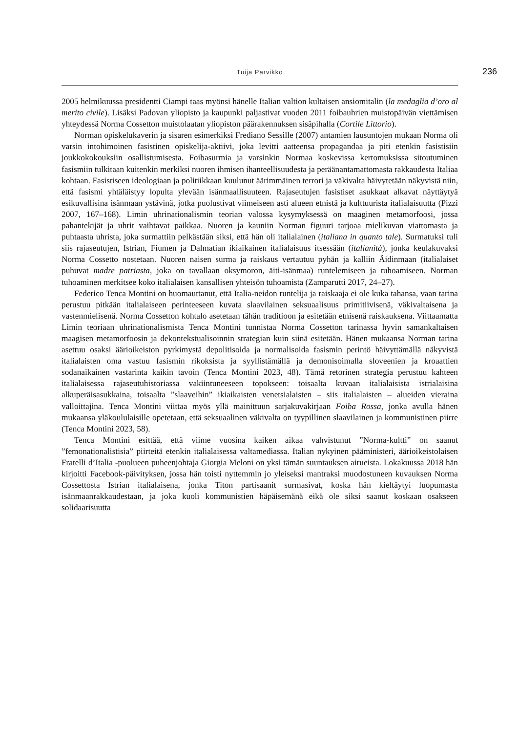Tuija Parvikko
236
2005 helmikuussa presidentti Ciampi taas myönsi hänelle Italian valtion kultaisen ansiomitalin (la medaglia d’oro al merito civile). Lisäksi Padovan yliopisto ja kaupunki paljastivat vuoden 2011 foibauhrien muistopäivän viettämisen yhteydessä Norma Cossetton muistolaatan yliopiston päärakennuksen sisäpihalla (Cortile Littorio).
Norman opiskelukaverin ja sisaren esimerkiksi Frediano Sessille (2007) antamien lausuntojen mukaan Norma oli varsin intohimoinen fasistinen opiskelija-aktiivi, joka levitti aatteensa propagandaa ja piti etenkin fasistisiin joukkokokouksiin osallistumisesta. Foibasurmia ja varsinkin Normaa koskevissa kertomuksissa sitoutuminen fasismiin tulkitaan kuitenkin merkiksi nuoren ihmisen ihanteellisuudesta ja peräänantamattomasta rakkaudesta Italiaa kohtaan. Fasistiseen ideologiaan ja politiikkaan kuulunut äärimmäinen terrori ja väkivalta häivytetään näkyvistä niin, että fasismi yhtäläistyy lopulta ylevään isänmaallisuuteen. Rajaseutujen fasistiset asukkaat alkavat näyttäytyä esikuvallisina isänmaan ystävinä, jotka puolustivat viimeiseen asti alueen etnistä ja kulttuurista italialaisuutta (Pizzi 2007, 167–168). Limin uhrinationalismin teorian valossa kysymyksessä on maaginen metamorfoosi, jossa pahantekijät ja uhrit vaihtavat paikkaa. Nuoren ja kauniin Norman figuuri tarjoaa mielikuvan viattomasta ja puhtaasta uhrista, joka surmattiin pelkästään siksi, että hän oli italialainen (italiana in quanto tale). Surmatuksi tuli siis rajaseutujen, Istrian, Fiumen ja Dalmatian ikiaikainen italialaisuus itsessään (italianità), jonka keulakuvaksi Norma Cossetto nostetaan. Nuoren naisen surma ja raiskaus vertautuu pyhän ja kalliin Äidinmaan (italialaiset puhuvat madre patriasta, joka on tavallaan oksymoron, äiti-isänmaa) runtelemiseen ja tuhoamiseen. Norman tuhoaminen merkitsee koko italialaisen kansallisen yhteisön tuhoamista (Zamparutti 2017, 24–27).
Federico Tenca Montini on huomauttanut, että Italia-neidon runtelija ja raiskaaja ei ole kuka tahansa, vaan tarina perustuu pitkään italialaiseen perinteeseen kuvata slaavilainen seksuaalisuus primitiivisenä, väkivaltaisena ja vastenmielisenä. Norma Cossetton kohtalo asetetaan tähän traditioon ja esitetään etnisenä raiskauksena. Viittaamatta Limin teoriaan uhrinationalismista Tenca Montini tunnistaa Norma Cossetton tarinassa hyvin samankaltaisen maagisen metamorfoosin ja dekontekstualisoinnin strategian kuin siinä esitetään. Hänen mukaansa Norman tarina asettuu osaksi äärioikeiston pyrkimystä depolitisoida ja normalisoida fasismin perintö häivyttämällä näkyvistä italialaisten oma vastuu fasismin rikoksista ja syyllistämällä ja demonisoimalla sloveenien ja kroaattien sodanaikainen vastarinta kaikin tavoin (Tenca Montini 2023, 48). Tämä retorinen strategia perustuu kahteen italialaisessa rajaseutuhistoriassa vakiintuneeseen topokseen: toisaalta kuvaan italialaisista istrialaisina alkuperäisasukkaina, toisaalta ”slaaveihin” ikiaikaisten venetsialaisten – siis italialaisten – alueiden vieraina valloittajina. Tenca Montini viittaa myös yllä mainittuun sarjakuvakirjaan Foiba Rossa, jonka avulla hänen mukaansa yläkoululaisille opetetaan, että seksuaalinen väkivalta on tyypillinen slaavilainen ja kommunistinen piirre (Tenca Montini 2023, 58).
Tenca Montini esittää, että viime vuosina kaiken aikaa vahvistunut ”Norma-kultti” on saanut ”femonationalistisia” piirteitä etenkin italialaisessa valtamediassa. Italian nykyinen pääministeri, äärioikeistolaisen Fratelli d’Italia -puolueen puheenjohtaja Giorgia Meloni on yksi tämän suuntauksen airueista. Lokakuussa 2018 hän kirjoitti Facebook-päivityksen, jossa hän toisti nyttemmin jo yleiseksi mantraksi muodostuneen kuvauksen Norma Cossettosta Istrian italialaisena, jonka Titon partisaanit surmasivat, koska hän kieltäytyi luopumasta isänmaanrakkaudestaan, ja joka kuoli kommunistien häpäisemänä eikä ole siksi saanut koskaan osakseen solidaarisuutta